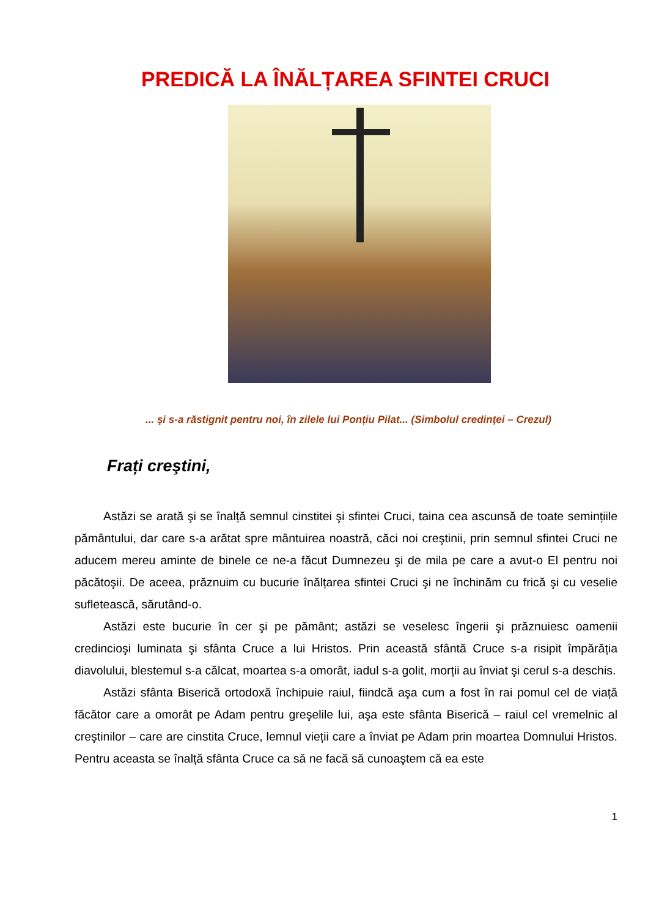PREDICĂ LA ÎNĂLȚAREA SFINTEI CRUCI
... şi s-a răstignit pentru noi, în zilele lui Ponțiu Pilat... (Simbolul credinței – Crezul)
Frați creştini,
Astăzi se arată şi se înalță semnul cinstitei şi sfintei Cruci, taina cea ascunsă de toate semințiile pământului, dar care s-a arătat spre mântuirea noastră, căci noi creştinii, prin semnul sfintei Cruci ne aducem mereu aminte de binele ce ne-a făcut Dumnezeu şi de mila pe care a avut-o El pentru noi păcătoşii. De aceea, prăznuim cu bucurie înălțarea sfintei Cruci şi ne închinăm cu frică şi cu veselie sufletească, sărutând-o.
Astăzi este bucurie în cer şi pe pământ; astăzi se veselesc îngerii şi prăznuiesc oamenii credincioşi luminata şi sfânta Cruce a lui Hristos. Prin această sfântă Cruce s-a risipit împărăția diavolului, blestemul s-a călcat, moartea s-a omorât, iadul s-a golit, morții au înviat şi cerul s-a deschis.
Astăzi sfânta Biserică ortodoxă închipuie raiul, fiindcă aşa cum a fost în rai pomul cel de viață făcător care a omorât pe Adam pentru greşelile lui, aşa este sfânta Biserică – raiul cel vremelnic al creştinilor – care are cinstita Cruce, lemnul vieții care a înviat pe Adam prin moartea Domnului Hristos. Pentru aceasta se înalță sfânta Cruce ca să ne facă să cunoaştem că ea este
1